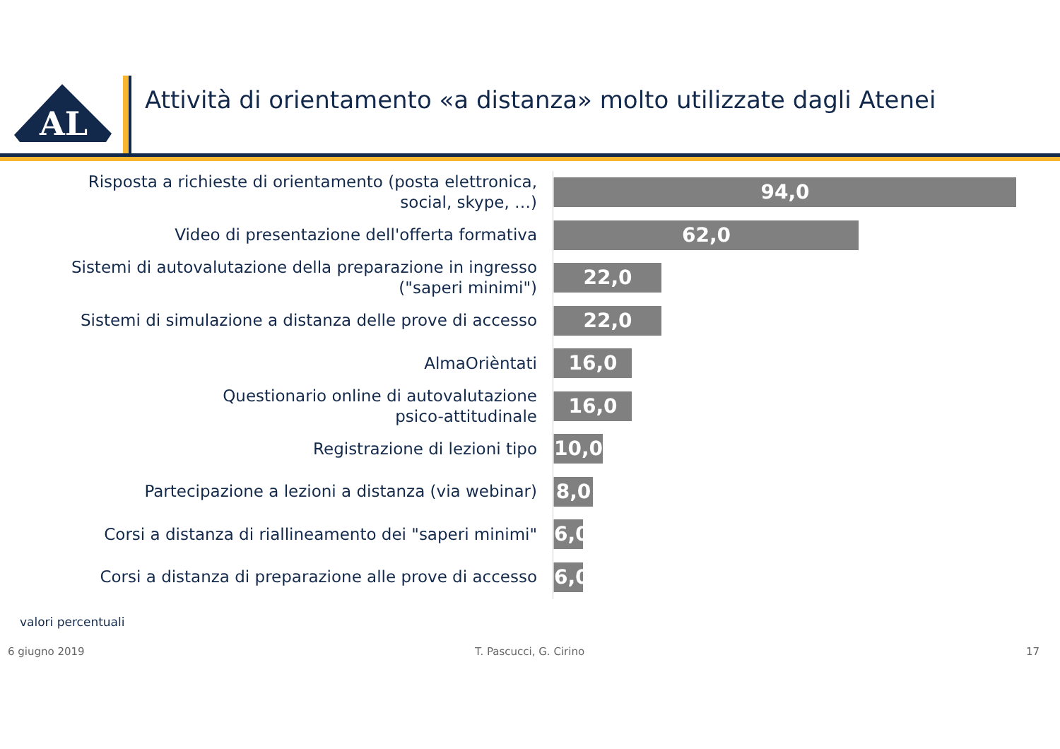AL
Attività di orientamento «a distanza» molto utilizzate dagli Atenei
Risposta a richieste di orientamento (posta elettronica,
social, skype, …)
94,0
Video di presentazione dell'offerta formativa
62,0
Sistemi di autovalutazione della preparazione in ingresso
("saperi minimi")
22,0
Sistemi di simulazione a distanza delle prove di accesso
22,0
AlmaOrièntati
16,0
Questionario online di autovalutazione
psico-attitudinale
16,0
Registrazione di lezioni tipo
10,0
Partecipazione a lezioni a distanza (via webinar)
8,0
Corsi a distanza di riallineamento dei "saperi minimi"
6,0
Corsi a distanza di preparazione alle prove di accesso
6,0
valori percentuali
6 giugno 2019 T. Pascucci, G. Cirino 17